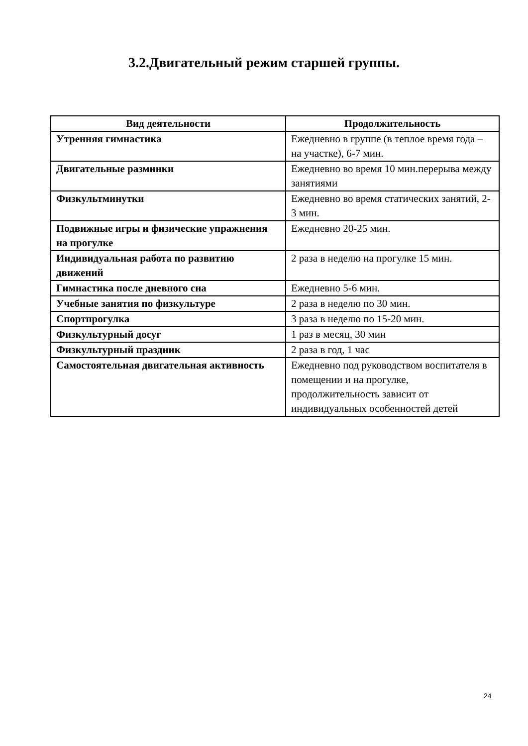3.2.Двигательный режим старшей группы.
| Вид деятельности | Продолжительность |
| --- | --- |
| Утренняя гимнастика | Ежедневно в группе (в теплое время года – на участке), 6-7 мин. |
| Двигательные разминки | Ежедневно во время 10 мин.перерыва между занятиями |
| Физкультминутки | Ежедневно во время статических занятий, 2-3 мин. |
| Подвижные игры и физические упражнения на прогулке | Ежедневно 20-25 мин. |
| Индивидуальная работа по развитию движений | 2 раза в неделю на прогулке 15 мин. |
| Гимнастика после дневного сна | Ежедневно 5-6 мин. |
| Учебные занятия по физкультуре | 2 раза в неделю по 30 мин. |
| Спортпрогулка | 3 раза в неделю по 15-20 мин. |
| Физкультурный досуг | 1 раз в месяц, 30 мин |
| Физкультурный праздник | 2 раза в год, 1 час |
| Самостоятельная двигательная активность | Ежедневно под руководством воспитателя в помещении и на прогулке, продолжительность зависит от индивидуальных особенностей детей |
24